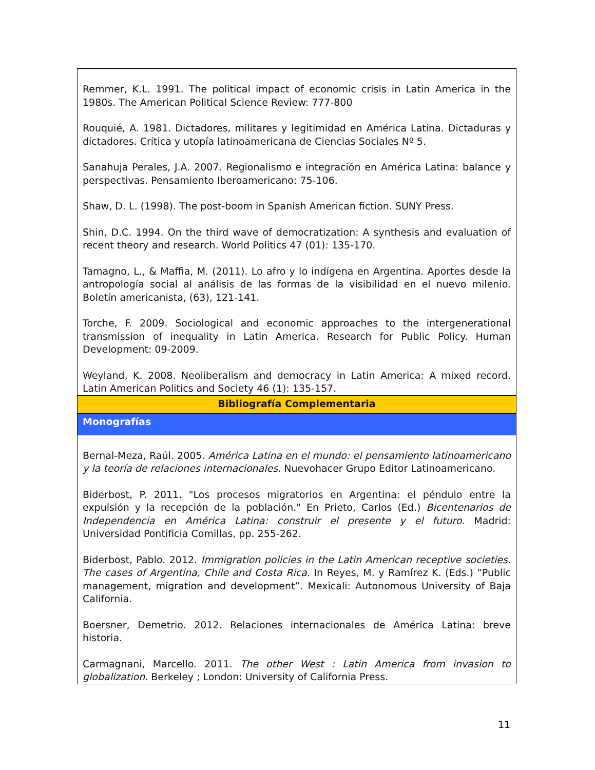| Remmer, K.L. 1991. The political impact of economic crisis in Latin America in the 1980s. The American Political Science Review: 777-800 Rouquié, A. 1981. Dictadores, militares y legitimidad en América Latina. Dictaduras y dictadores. Crítica y utopía latinoamericana de Ciencias Sociales Nº 5. Sanahuja Perales, J.A. 2007. Regionalismo e integración en América Latina: balance y perspectivas. Pensamiento Iberoamericano: 75-106. Shaw, D. L. (1998). The post-boom in Spanish American fiction. SUNY Press. Shin, D.C. 1994. On the third wave of democratization: A synthesis and evaluation of recent theory and research. World Politics 47 (01): 135-170. Tamagno, L., & Maffia, M. (2011). Lo afro y lo indígena en Argentina. Aportes desde la antropología social al análisis de las formas de la visibilidad en el nuevo milenio. Boletín americanista, (63), 121-141. Torche, F. 2009. Sociological and economic approaches to the intergenerational transmission of inequality in Latin America. Research for Public Policy. Human Development: 09-2009. Weyland, K. 2008. Neoliberalism and democracy in Latin America: A mixed record. Latin American Politics and Society 46 (1): 135-157. |
| Bibliografía Complementaria |
| Monografías |
| Bernal-Meza, Raúl. 2005. América Latina en el mundo: el pensamiento latinoamericano y la teoría de relaciones internacionales . Nuevohacer Grupo Editor Latinoamericano. Biderbost, P. 2011. "Los procesos migratorios en Argentina: el péndulo entre la expulsión y la recepción de la población." En Prieto, Carlos (Ed.) Bicentenarios de Independencia en América Latina: construir el presente y el futuro . Madrid: Universidad Pontificia Comillas, pp. 255-262. Biderbost, Pablo. 2012. Immigration policies in the Latin American receptive societies. The cases of Argentina, Chile and Costa Rica. In Reyes, M. y Ramírez K. (Eds.) “Public management, migration and development”. Mexicali: Autonomous University of Baja California. Boersner, Demetrio. 2012. Relaciones internacionales de América Latina: breve historia. Carmagnani, Marcello. 2011. The other West : Latin America from invasion to globalization . Berkeley ; London: University of California Press. |
11